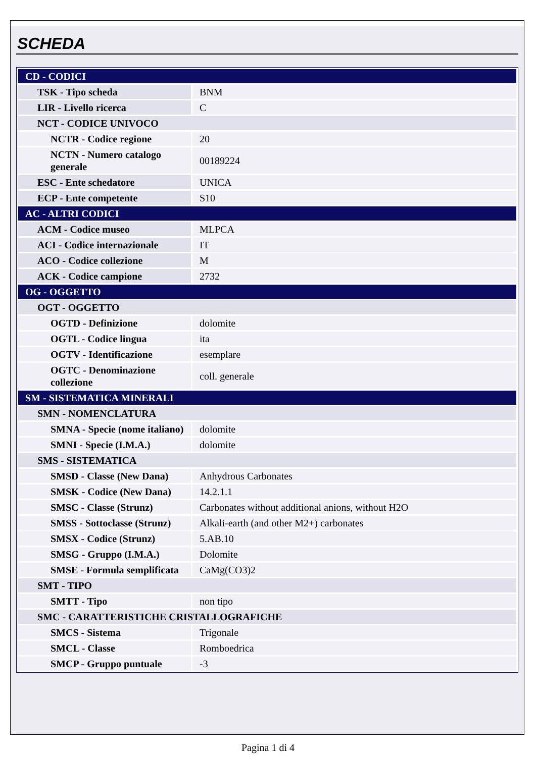SCHEDA
| CD - CODICI | |
| TSK - Tipo scheda | BNM |
| LIR - Livello ricerca | C |
| NCT - CODICE UNIVOCO | |
| NCTR - Codice regione | 20 |
| NCTN - Numero catalogo generale | 00189224 |
| ESC - Ente schedatore | UNICA |
| ECP - Ente competente | S10 |
| AC - ALTRI CODICI | |
| ACM - Codice museo | MLPCA |
| ACI - Codice internazionale | IT |
| ACO - Codice collezione | M |
| ACK - Codice campione | 2732 |
| OG - OGGETTO | |
| OGT - OGGETTO | |
| OGTD - Definizione | dolomite |
| OGTL - Codice lingua | ita |
| OGTV - Identificazione | esemplare |
| OGTC - Denominazione collezione | coll. generale |
| SM - SISTEMATICA MINERALI | |
| SMN - NOMENCLATURA | |
| SMNA - Specie (nome italiano) | dolomite |
| SMNI - Specie (I.M.A.) | dolomite |
| SMS - SISTEMATICA | |
| SMSD - Classe (New Dana) | Anhydrous Carbonates |
| SMSK - Codice (New Dana) | 14.2.1.1 |
| SMSC - Classe (Strunz) | Carbonates without additional anions, without H2O |
| SMSS - Sottoclasse (Strunz) | Alkali-earth (and other M2+) carbonates |
| SMSX - Codice (Strunz) | 5.AB.10 |
| SMSG - Gruppo (I.M.A.) | Dolomite |
| SMSE - Formula semplificata | CaMg(CO3)2 |
| SMT - TIPO | |
| SMTT - Tipo | non tipo |
| SMC - CARATTERISTICHE CRISTALLOGRAFICHE | |
| SMCS - Sistema | Trigonale |
| SMCL - Classe | Romboedrica |
| SMCP - Gruppo puntuale | -3 |
Pagina 1 di 4